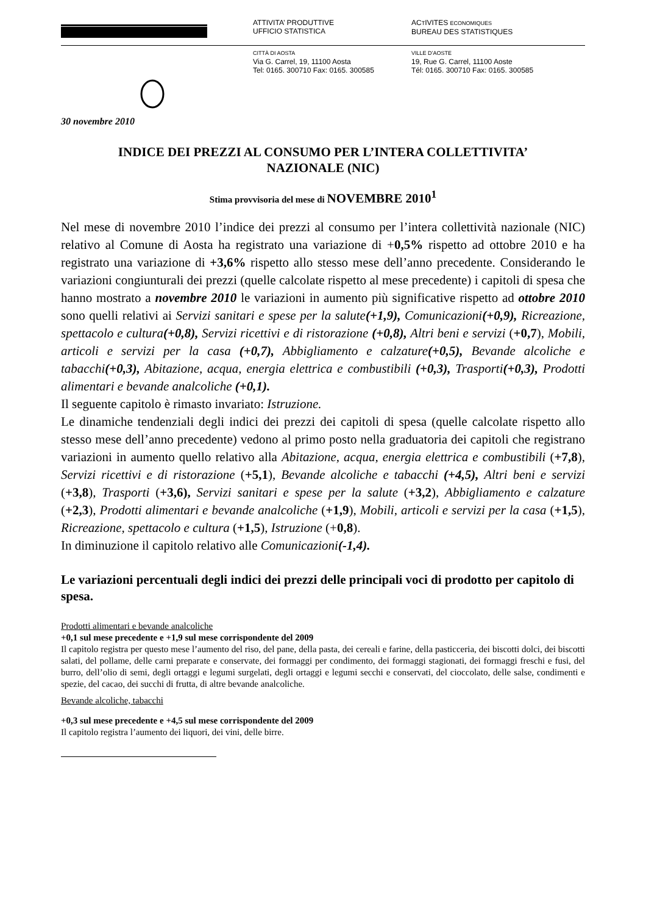ATTIVITA’ PRODUTTIVE
UFFICIO STATISTICA
ACTIVITES ECONOMIQUES
BUREAU DES STATISTIQUES
CITTÀ DI AOSTA
Via G. Carrel, 19, 11100 Aosta
Tel: 0165. 300710 Fax: 0165. 300585
VILLE D’AOSTE
19, Rue G. Carrel, 11100 Aoste
Tél: 0165. 300710 Fax: 0165. 300585
30 novembre 2010
INDICE DEI PREZZI AL CONSUMO PER L’INTERA COLLETTIVITA’
NAZIONALE (NIC)
Stima provvisoria del mese di NOVEMBRE 2010<sup>1</sup>
Nel mese di novembre 2010 l’indice dei prezzi al consumo per l’intera collettività nazionale (NIC) relativo al Comune di Aosta ha registrato una variazione di +0,5% rispetto ad ottobre 2010 e ha registrato una variazione di +3,6% rispetto allo stesso mese dell’anno precedente. Considerando le variazioni congiunturali dei prezzi (quelle calcolate rispetto al mese precedente) i capitoli di spesa che hanno mostrato a novembre 2010 le variazioni in aumento più significative rispetto ad ottobre 2010 sono quelli relativi ai Servizi sanitari e spese per la salute(+1,9), Comunicazioni(+0,9), Ricreazione, spettacolo e cultura(+0,8), Servizi ricettivi e di ristorazione (+0,8), Altri beni e servizi (+0,7), Mobili, articoli e servizi per la casa (+0,7), Abbigliamento e calzature(+0,5), Bevande alcoliche e tabacchi(+0,3), Abitazione, acqua, energia elettrica e combustibili (+0,3), Trasporti(+0,3), Prodotti alimentari e bevande analcoliche (+0,1).
Il seguente capitolo è rimasto invariato: Istruzione.
Le dinamiche tendenziali degli indici dei prezzi dei capitoli di spesa (quelle calcolate rispetto allo stesso mese dell’anno precedente) vedono al primo posto nella graduatoria dei capitoli che registrano variazioni in aumento quello relativo alla Abitazione, acqua, energia elettrica e combustibili (+7,8), Servizi ricettivi e di ristorazione (+5,1), Bevande alcoliche e tabacchi (+4,5), Altri beni e servizi (+3,8), Trasporti (+3,6), Servizi sanitari e spese per la salute (+3,2), Abbigliamento e calzature (+2,3), Prodotti alimentari e bevande analcoliche (+1,9), Mobili, articoli e servizi per la casa (+1,5), Ricreazione, spettacolo e cultura (+1,5), Istruzione (+0,8).
In diminuzione il capitolo relativo alle Comunicazioni(-1,4).
Le variazioni percentuali degli indici dei prezzi delle principali voci di prodotto per capitolo di spesa.
Prodotti alimentari e bevande analcoliche
+0,1 sul mese precedente e +1,9 sul mese corrispondente del 2009
Il capitolo registra per questo mese l’aumento del riso, del pane, della pasta, dei cereali e farine, della pasticceria, dei biscotti dolci, dei biscotti salati, del pollame, delle carni preparate e conservate, dei formaggi per condimento, dei formaggi stagionati, dei formaggi freschi e fusi, del burro, dell’olio di semi, degli ortaggi e legumi surgelati, degli ortaggi e legumi secchi e conservati, del cioccolato, delle salse, condimenti e spezie, del cacao, dei succhi di frutta, di altre bevande analcoliche.
Bevande alcoliche, tabacchi
+0,3 sul mese precedente e +4,5 sul mese corrispondente del 2009
Il capitolo registra l’aumento dei liquori, dei vini, delle birre.